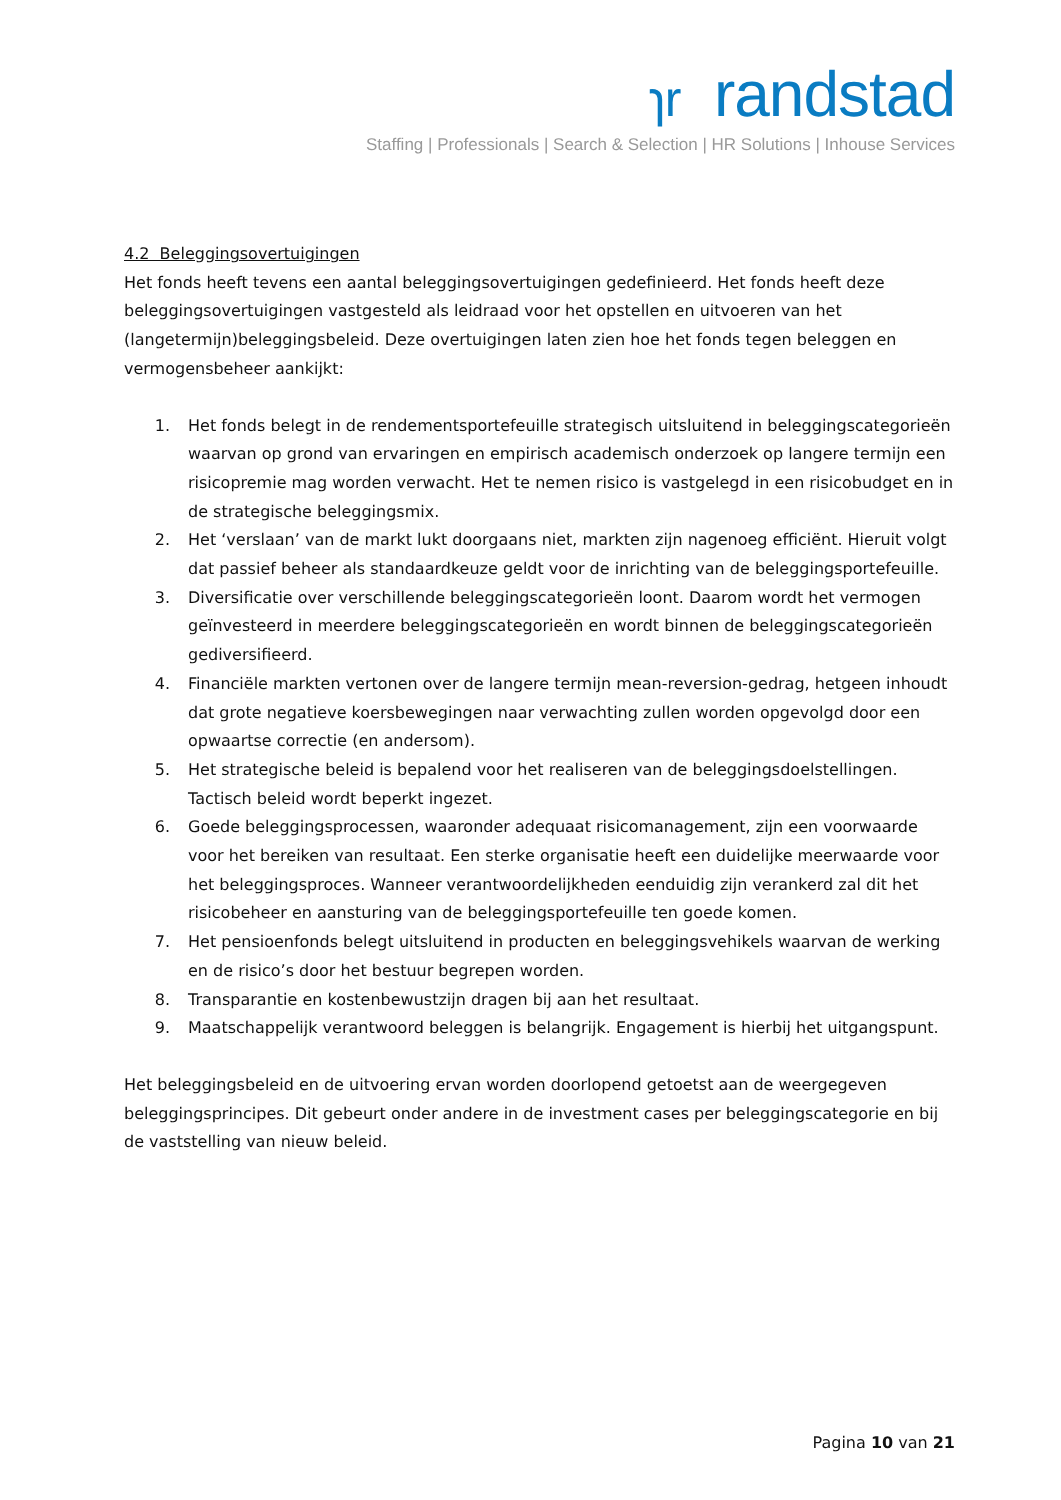ɿr randstad
Staffing | Professionals | Search & Selection | HR Solutions | Inhouse Services
4.2 Beleggingsovertuigingen
Het fonds heeft tevens een aantal beleggingsovertuigingen gedefinieerd. Het fonds heeft deze beleggingsovertuigingen vastgesteld als leidraad voor het opstellen en uitvoeren van het (langetermijn)beleggingsbeleid. Deze overtuigingen laten zien hoe het fonds tegen beleggen en vermogensbeheer aankijkt:
1. Het fonds belegt in de rendementsportefeuille strategisch uitsluitend in beleggingscategorieën waarvan op grond van ervaringen en empirisch academisch onderzoek op langere termijn een risicopremie mag worden verwacht. Het te nemen risico is vastgelegd in een risicobudget en in de strategische beleggingsmix.
2. Het ‘verslaan’ van de markt lukt doorgaans niet, markten zijn nagenoeg efficiënt. Hieruit volgt dat passief beheer als standaardkeuze geldt voor de inrichting van de beleggingsportefeuille.
3. Diversificatie over verschillende beleggingscategorieën loont. Daarom wordt het vermogen geïnvesteerd in meerdere beleggingscategorieën en wordt binnen de beleggingscategorieën gediversifieerd.
4. Financiële markten vertonen over de langere termijn mean-reversion-gedrag, hetgeen inhoudt dat grote negatieve koersbewegingen naar verwachting zullen worden opgevolgd door een opwaartse correctie (en andersom).
5. Het strategische beleid is bepalend voor het realiseren van de beleggingsdoelstellingen. Tactisch beleid wordt beperkt ingezet.
6. Goede beleggingsprocessen, waaronder adequaat risicomanagement, zijn een voorwaarde voor het bereiken van resultaat. Een sterke organisatie heeft een duidelijke meerwaarde voor het beleggingsproces. Wanneer verantwoordelijkheden eenduidig zijn verankerd zal dit het risicobeheer en aansturing van de beleggingsportefeuille ten goede komen.
7. Het pensioenfonds belegt uitsluitend in producten en beleggingsvehikels waarvan de werking en de risico’s door het bestuur begrepen worden.
8. Transparantie en kostenbewustzijn dragen bij aan het resultaat.
9. Maatschappelijk verantwoord beleggen is belangrijk. Engagement is hierbij het uitgangspunt.
Het beleggingsbeleid en de uitvoering ervan worden doorlopend getoetst aan de weergegeven beleggingsprincipes. Dit gebeurt onder andere in de investment cases per beleggingscategorie en bij de vaststelling van nieuw beleid.
Pagina 10 van 21